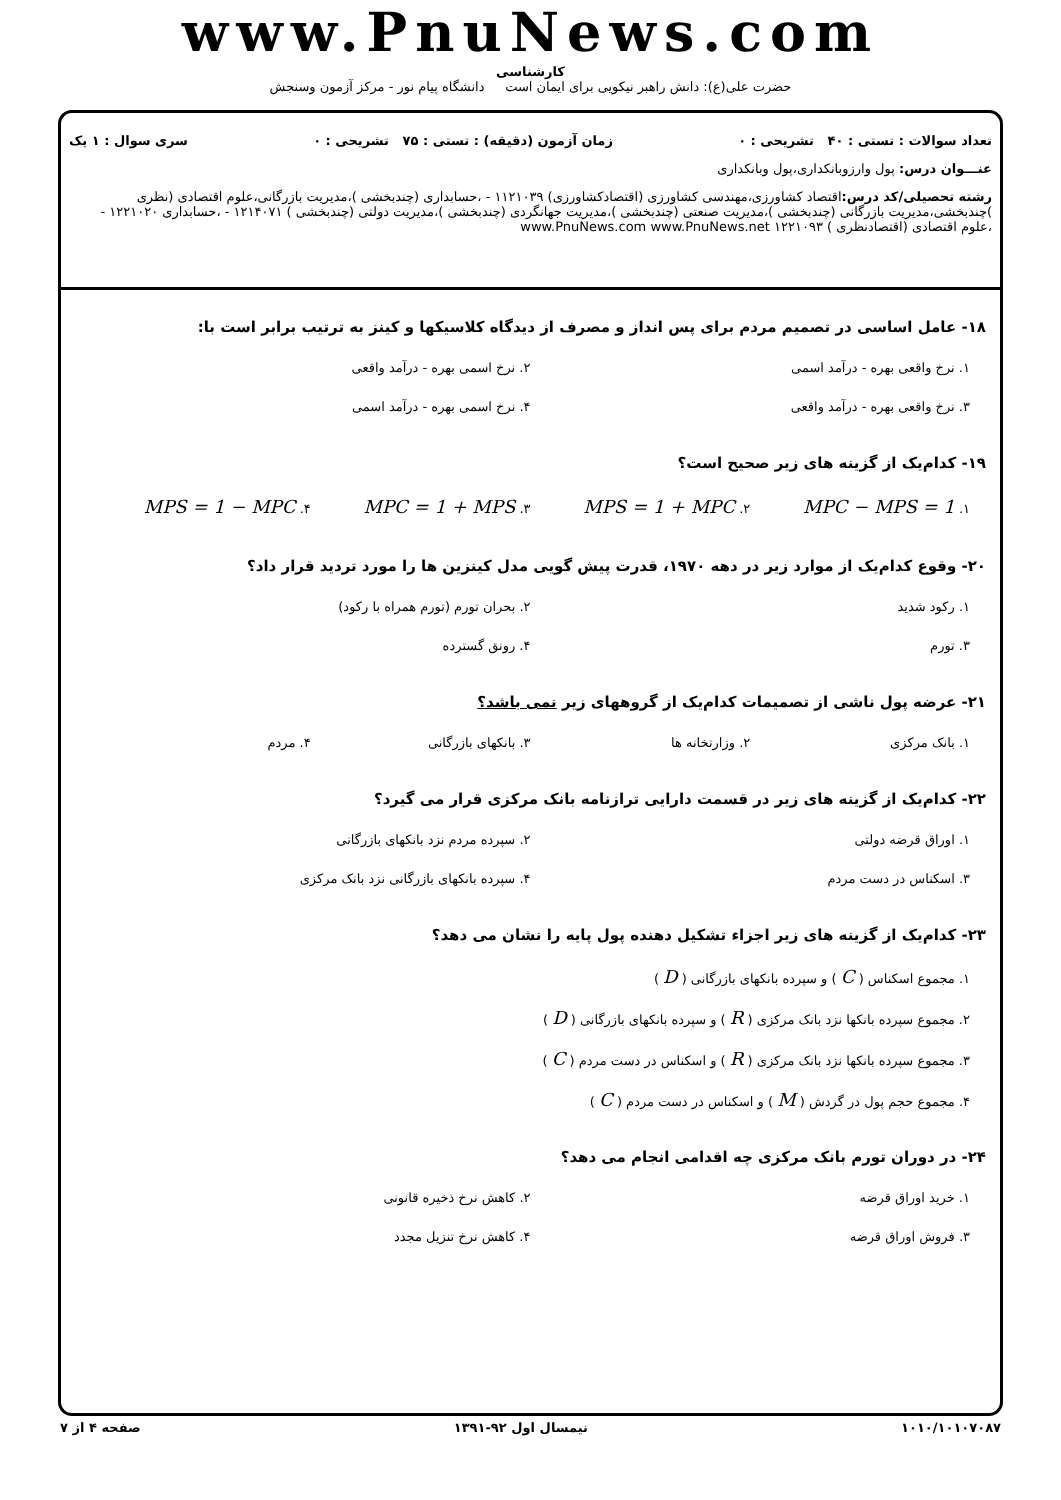www.PnuNews.com
کارشناسی
حضرت علی(ع): دانش راهبر نیکویی برای ایمان است دانشگاه پیام نور - مرکز آزمون وسنجش
تعداد سوالات : تستی : ۴۰ تشریحی : ۰ زمان آزمون (دقیقه) : تستی : ۷۵ تشریحی : ۰ سری سوال : ۱ یک
عنـــوان درس: پول وارزوبانکداری،پول وبانکداری
رشته تحصیلی/کد درس: اقتصاد کشاورزی،مهندسی کشاورزی (اقتصادکشاورزی) ۱۱۲۱۰۳۹ - ،حسابداری (چندبخشی )،مدیریت بازرگانی،علوم اقتصادی (نظری )چندبخشی،مدیریت بازرگانی (چندبخشی )،مدیریت صنعتی (چندبخشی )،مدیریت جهانگردی (چندبخشی )،مدیریت دولتی (چندبخشی ) ۱۲۱۴۰۷۱ - ،حسابداری ۱۲۲۱۰۲۰ - ،علوم اقتصادی (اقتصادنظری ) ۱۲۲۱۰۹۳ www.PnuNews.com www.PnuNews.net
۱۸- عامل اساسی در تصمیم مردم برای پس انداز و مصرف از دیدگاه کلاسیکها و کینز به ترتیب برابر است با:
۱. نرخ واقعی بهره - درآمد اسمی
۲. نرخ اسمی بهره - درآمد واقعی
۳. نرخ واقعی بهره - درآمد واقعی
۴. نرخ اسمی بهره - درآمد اسمی
۱۹- کدام‌یک از گزینه های زیر صحیح است؟
۱. MPC − MPS = 1
۲. MPS = 1 + MPC
۳. MPC = 1 + MPS
۴. MPS = 1 − MPC
۲۰- وقوع کدام‌یک از موارد زیر در دهه ۱۹۷۰، قدرت پیش گویی مدل کینزین ها را مورد تردید قرار داد؟
۱. رکود شدید
۲. بحران تورم (تورم همراه با رکود)
۳. تورم
۴. رونق گسترده
۲۱- عرضه پول ناشی از تصمیمات کدام‌یک از گروههای زیر نمی باشد؟
۱. بانک مرکزی
۲. وزارتخانه ها
۳. بانکهای بازرگانی
۴. مردم
۲۲- کدام‌یک از گزینه های زیر در قسمت دارایی ترازنامه بانک مرکزی قرار می گیرد؟
۱. اوراق قرضه دولتی
۲. سپرده مردم نزد بانکهای بازرگانی
۳. اسکناس در دست مردم
۴. سپرده بانکهای بازرگانی نزد بانک مرکزی
۲۳- کدام‌یک از گزینه های زیر اجزاء تشکیل دهنده پول پایه را نشان می دهد؟
۱. مجموع اسکناس ( C ) و سپرده بانکهای بازرگانی ( D )
۲. مجموع سپرده بانکها نزد بانک مرکزی ( R ) و سپرده بانکهای بازرگانی ( D )
۳. مجموع سپرده بانکها نزد بانک مرکزی ( R ) و اسکناس در دست مردم ( C )
۴. مجموع حجم پول در گردش ( M ) و اسکناس در دست مردم ( C )
۲۴- در دوران تورم بانک مرکزی چه اقدامی انجام می دهد؟
۱. خرید اوراق قرضه
۲. کاهش نرخ ذخیره قانونی
۳. فروش اوراق قرضه
۴. کاهش نرخ تنزیل مجدد
۱۰۱۰/۱۰۱۰۷۰۸۷ نیمسال اول ۹۲-۱۳۹۱ صفحه ۴ از ۷